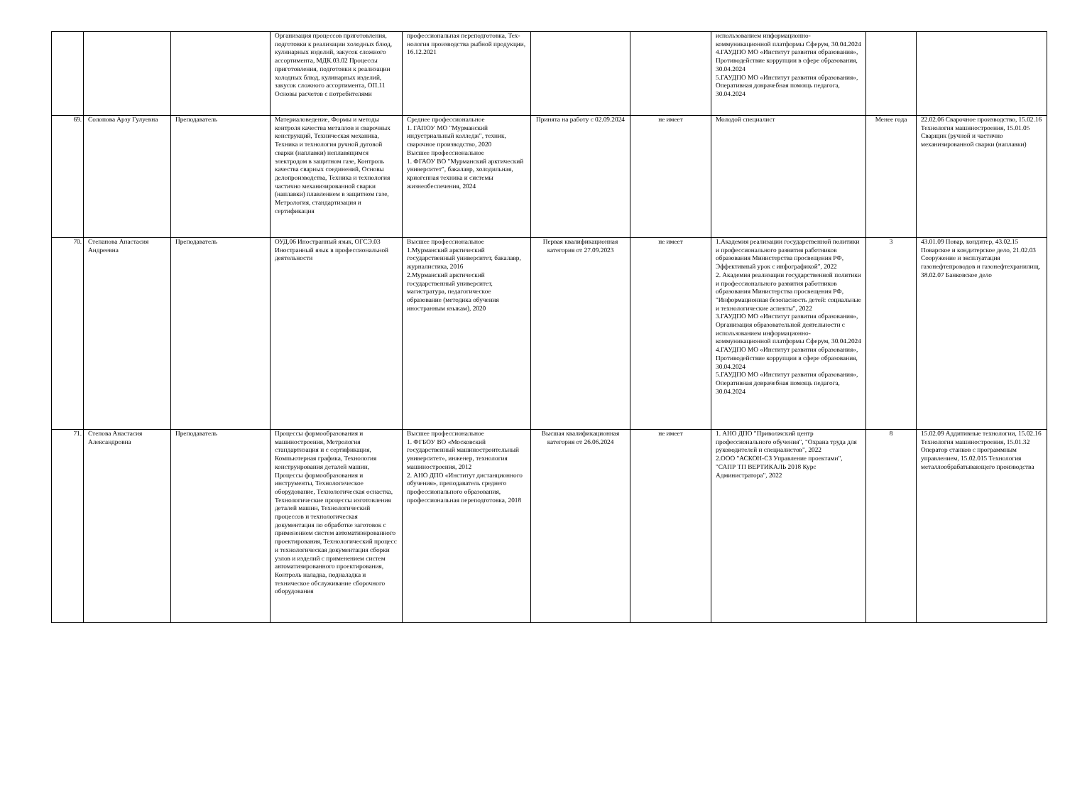| | | | Организация процессов приготовления, подготовки к реализации холодных блюд, кулинарных изделий, закусок сложного ассортимента, МДК.03.02 Процессы приготовления, подготовки к реализации холодных блюд, кулинарных изделий, закусок сложного ассортимента, ОП.11 Основы расчетов с потребителями | профессиональная переподготовка, Тех-нология производства рыбной продукции, 16.12.2021 | | | использованием информационно-коммуникационной платформы Сферум, 30.04.2024 4.ГАУДПО МО «Институт развития образования», Противодействие коррупции в сфере образования, 30.04.2024 5.ГАУДПО МО «Институт развития образования», Оперативная доврачебная помощь педагога, 30.04.2024 | | |
| 69. | Солопова Арзу Гулуевна | Преподаватель | Материаловедение, Формы и методы контроля качества металлов и сварочных конструкций, Техническая механика, Техника и технология ручной дуговой сварки (наплавки) неплавящимся электродом в защитном газе, Контроль качества сварных соединений, Основы делопроизводства, Техника и технология частично механизированной сварки (наплавки) плавлением в защитном газе, Метрология, стандартизация и сертификация | Среднее профессиональное 1. ГАПОУ МО "Мурманский индустриальный колледж", техник, сварочное производство, 2020 Высшее профессиональное 1. ФГАОУ ВО "Мурманский арктический университет", бакалавр, холодильная, криогенная техника и системы жизнеобеспечения, 2024 | Принята на работу с 02.09.2024 | не имеет | Молодой специалист | Менее года | 22.02.06 Сварочное производство, 15.02.16 Технология машиностроения, 15.01.05 Сварщик (ручной и частично механизированной сварки (наплавки) |
| 70. | Степанова Анастасия Андреевна | Преподаватель | ОУД.06 Иностранный язык, ОГСЭ.03 Иностранный язык в профессиональной деятельности | Высшее профессиональное 1.Мурманский арктический государственный университет, бакалавр, журналистика, 2016 2.Мурманский арктический государственный университет, магистратура, педагогическое образование (методика обучения иностранным языкам), 2020 | Первая квалификационная категория от 27.09.2023 | не имеет | 1.Академия реализации государственной политики и профессионального развития работников образования Министерства просвещения РФ, Эффективный урок с инфографикой", 2022 2. Академия реализации государственной политики и профессионального развития работников образования Министерства просвещения РФ, "Информационная безопасность детей: социальные и технологические аспекты", 2022 3.ГАУДПО МО «Институт развития образования», Организация образовательной деятельности с использованием информационно-коммуникационной платформы Сферум, 30.04.2024 4.ГАУДПО МО «Институт развития образования», Противодействие коррупции в сфере образования, 30.04.2024 5.ГАУДПО МО «Институт развития образования», Оперативная доврачебная помощь педагога, 30.04.2024 | 3 | 43.01.09 Повар, кондитер, 43.02.15 Поварское и кондитерское дело, 21.02.03 Сооружение и эксплуатация газонефтепроводов и газонефтехранилищ, 38.02.07 Банковское дело |
| 71. | Степова Анастасия Александровна | Преподаватель | Процессы формообразования и машиностроения, Метрология стандартизация и с сертификация, Компьютерная графика, Технология конструирования деталей машин, Процессы формообразования и инструменты, Технологическое оборудование, Технологическая оснастка, Технологические процессы изготовления деталей машин, Технологический процессов и технологическая документация по обработке заготовок с применением систем автоматизированного проектирования, Технологический процесс и технологическая документация сборки узлов и изделий с применением систем автоматизированного проектирования, Контроль наладка, подналадка и техническое обслуживание сборочного оборудования | Высшее профессиональное 1. ФГБОУ ВО «Московский государственный машиностроительный университет», инженер, технология машиностроения, 2012 2. АНО ДПО «Институт дистанционного обучения», преподаватель среднего профессионального образования, профессиональная переподготовка, 2018 | Высшая квалификационная категория от 26.06.2024 | не имеет | 1. АНО ДПО "Приволжский центр профессионального обучения", "Охрана труда для руководителей и специалистов", 2022 2.ООО "АСКОН-СЗ Управление проектами", "САПР ТП ВЕРТИКАЛЬ 2018 Курс Администратора", 2022 | 8 | 15.02.09 Аддитивные технологии, 15.02.16 Технология машиностроения, 15.01.32 Оператор станков с программным управлением, 15.02.015 Технология металлообрабатывающего производства |